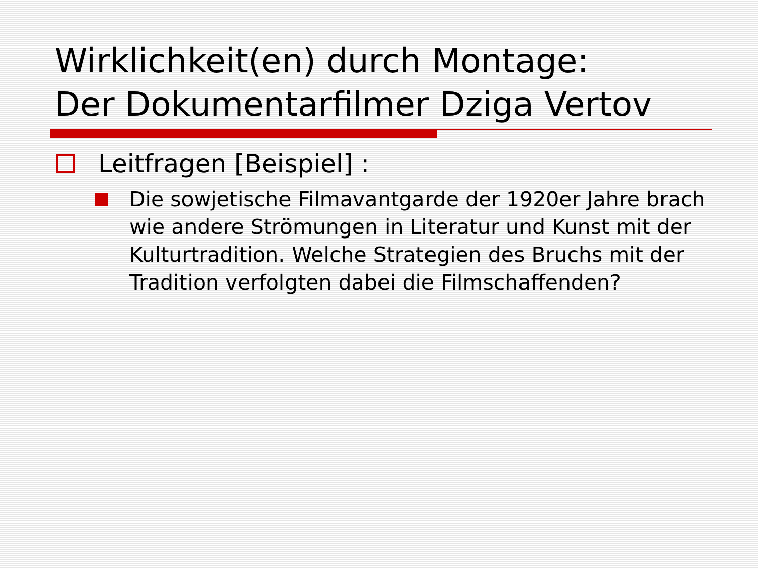Wirklichkeit(en) durch Montage:
Der Dokumentarfilmer Dziga Vertov
Leitfragen [Beispiel] :
Die sowjetische Filmavantgarde der 1920er Jahre brach wie andere Strömungen in Literatur und Kunst mit der Kulturtradition. Welche Strategien des Bruchs mit der Tradition verfolgten dabei die Filmschaffenden?